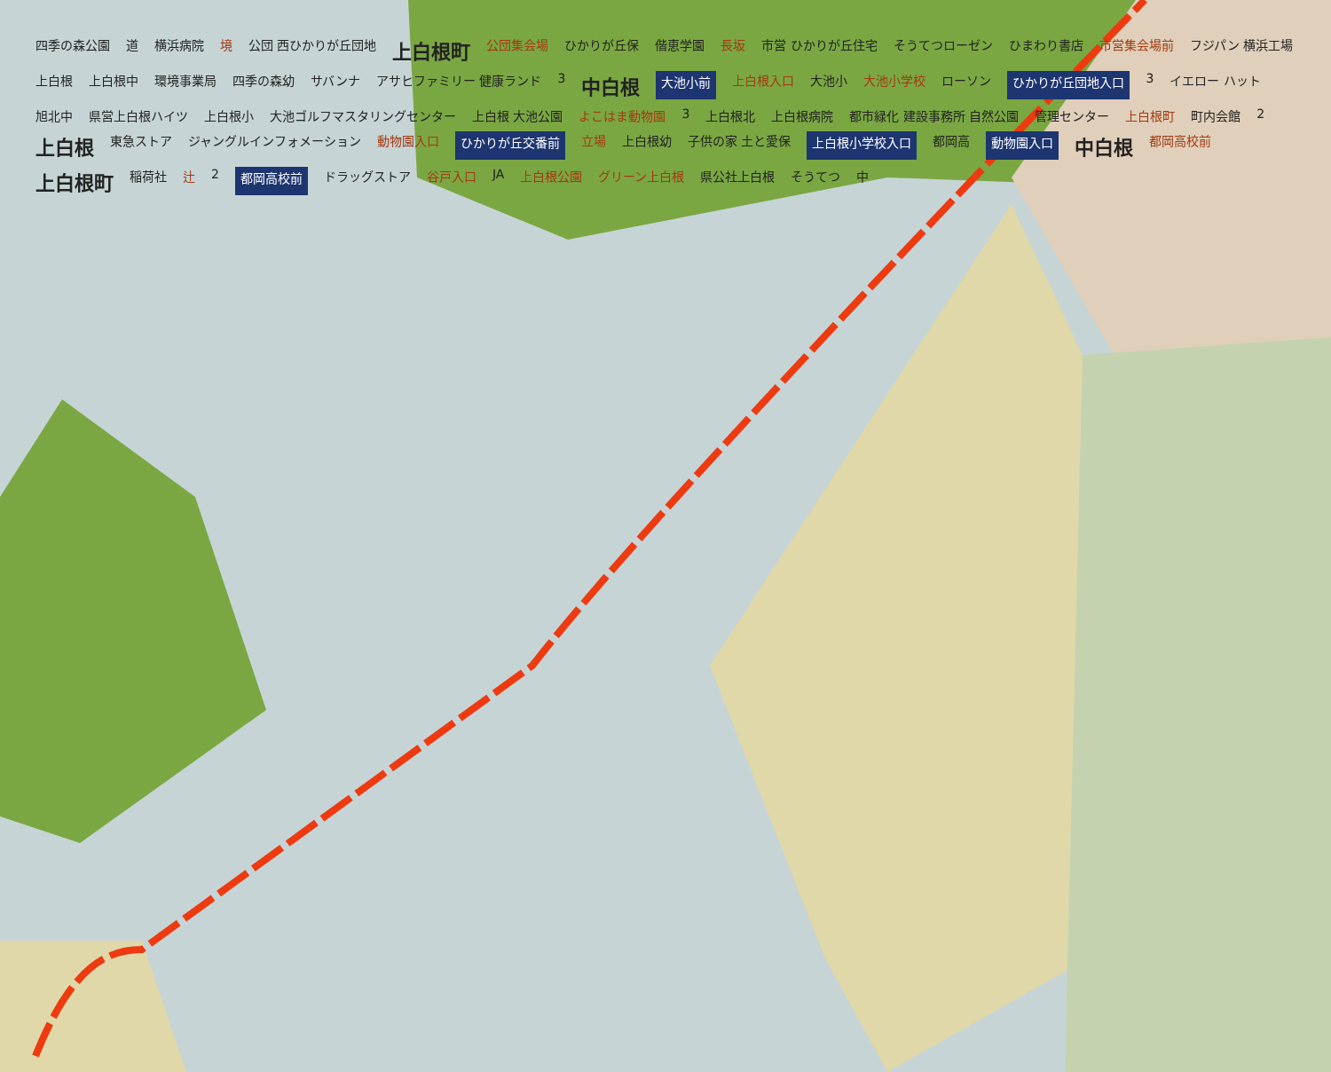四季の森公園 道 横浜病院 境 公団 西ひかりが丘団地 上白根町 公団集会場 ひかりが丘保 偕恵学園 長坂 市営 ひかりが丘住宅 そうてつローゼン ひまわり書店 市営集会場前 フジパン 横浜工場 上白根 上白根中 環境事業局 四季の森幼 サバンナ アサヒファミリー 健康ランド 3 中白根 大池小前 上白根入口 大池小 大池小学校 ローソン ひかりが丘団地入口 3 イエロー ハット 旭北中 県営上白根ハイツ 上白根小 大池ゴルフマスタリングセンター 上白根 大池公園 よこはま動物園 3 上白根北 上白根病院 都市緑化 建設事務所 自然公園 管理センター 上白根町 町内会館 2 上白根 東急ストア ジャングルインフォメーション 動物園入口 ひかりが丘交番前 立場 上白根幼 子供の家 土と愛保 上白根小学校入口 都岡高 動物園入口 中白根 都岡高校前 上白根町 稲荷社 辻 2 都岡高校前 ドラッグストア 谷戸入口 JA 上白根公園 グリーン上白根 県公社上白根 そうてつ 中